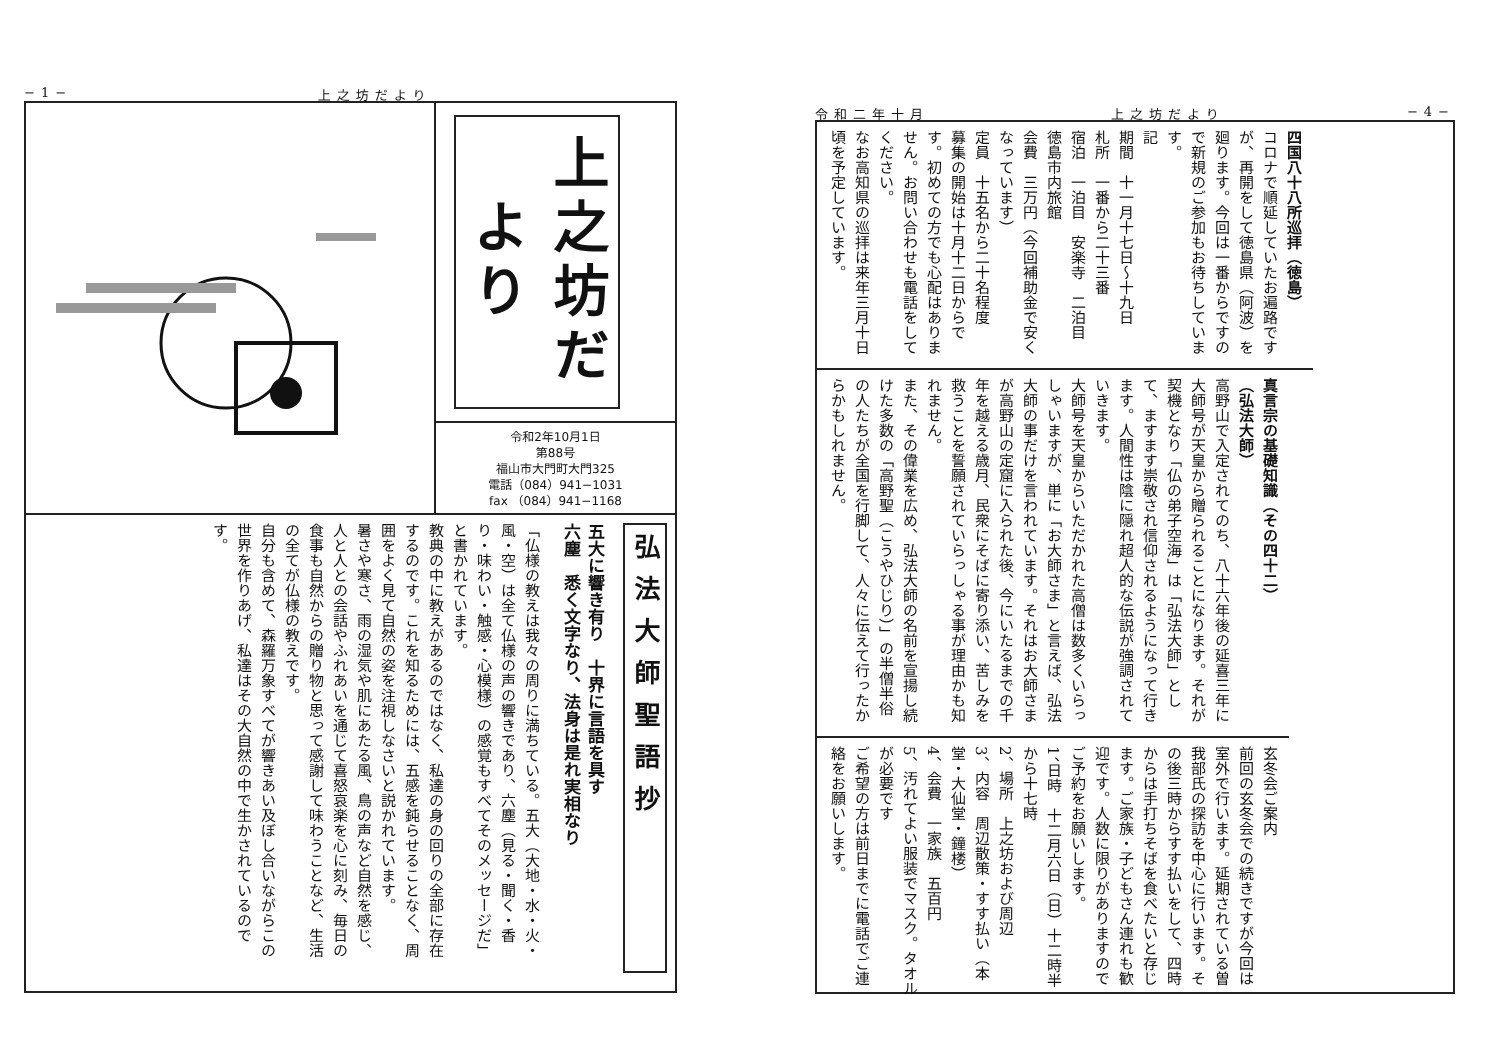−1− 上之坊だより
上之坊だより
令和2年10月1日
第88号
福山市大門町大門325
電話（084）941−1031
fax （084）941−1168
弘法大師聖語抄
五大に響き有り　十界に言語を具す
六塵　悉く文字なり、法身は是れ実相なり
「仏様の教えは我々の周りに満ちている。五大（大地・水・火・風・空）は全て仏様の声の響きであり、六塵（見る・聞く・香り・味わい・触感・心模様）の感覚もすべてそのメッセージだ」と書かれています。
教典の中に教えがあるのではなく、私達の身の回りの全部に存在するのです。これを知るためには、五感を鈍らせることなく、周囲をよく見て自然の姿を注視しなさいと説かれています。
暑さや寒さ、雨の湿気や肌にあたる風、鳥の声など自然を感じ、人と人との会話やふれあいを通じて喜怒哀楽を心に刻み、毎日の食事も自然からの贈り物と思って感謝して味わうことなど、生活の全てが仏様の教えです。
自分も含めて、森羅万象すべてが響きあい及ぼし合いながらこの世界を作りあげ、私達はその大自然の中で生かされているのです。
令和二年十月 上之坊だより −4−
四国八十八所巡拝（徳島）
コロナで順延していたお遍路ですが、再開をして徳島県（阿波）を廻ります。今回は一番からですので新規のご参加もお待ちしています。
記
期間　十一月十七日〜十九日
札所　一番から二十三番
宿泊　一泊目　安楽寺　二泊目　徳島市内旅館
会費　三万円（今回補助金で安くなっています）
定員　十五名から二十名程度
募集の開始は十月十二日からです。初めての方でも心配はありません。お問い合わせも電話をしてください。
なお高知県の巡拝は来年三月十日頃を予定しています。
真言宗の基礎知識（その四十二）
（弘法大師）
高野山で入定されてのち、八十六年後の延喜三年に大師号が天皇から贈られることになります。それが契機となり「仏の弟子空海」は「弘法大師」として、ますます崇敬され信仰されるようになって行きます。人間性は陰に隠れ超人的な伝説が強調されていきます。
大師号を天皇からいただかれた高僧は数多くいらっしゃいますが、単に「お大師さま」と言えば、弘法大師の事だけを言われています。それはお大師さまが高野山の定窟に入られた後、今にいたるまでの千年を越える歳月、民衆にそばに寄り添い、苦しみを救うことを誓願されていらっしゃる事が理由かも知れません。
また、その偉業を広め、弘法大師の名前を宣揚し続けた多数の「高野聖（こうやひじり）」の半僧半俗の人たちが全国を行脚して、人々に伝えて行ったからかもしれません。
玄冬会ご案内
前回の玄冬会での続きですが今回は室外で行います。延期されている曽我部氏の探訪を中心に行います。その後三時からすす払いをして、四時からは手打ちそばを食べたいと存じます。ご家族・子どもさん連れも歓迎です。人数に限りがありますのでご予約をお願いします。
1、日時　十二月六日（日）十二時半から十七時
2、場所　上之坊および周辺
3、内容　周辺散策・すす払い（本堂・大仙堂・鐘楼）
4、会費　一家族　五百円
5、汚れてよい服装でマスク。タオルが必要です
ご希望の方は前日までに電話でご連絡をお願いします。